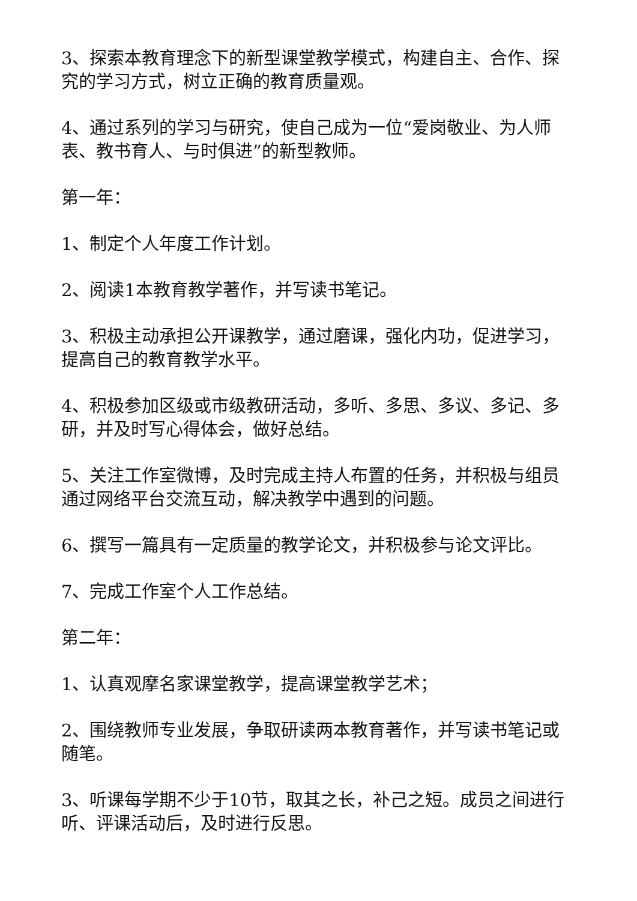3、探索本教育理念下的新型课堂教学模式，构建自主、合作、探究的学习方式，树立正确的教育质量观。
4、通过系列的学习与研究，使自己成为一位“爱岗敬业、为人师表、教书育人、与时俱进”的新型教师。
第一年：
1、制定个人年度工作计划。
2、阅读1本教育教学著作，并写读书笔记。
3、积极主动承担公开课教学，通过磨课，强化内功，促进学习，提高自己的教育教学水平。
4、积极参加区级或市级教研活动，多听、多思、多议、多记、多研，并及时写心得体会，做好总结。
5、关注工作室微博，及时完成主持人布置的任务，并积极与组员通过网络平台交流互动，解决教学中遇到的问题。
6、撰写一篇具有一定质量的教学论文，并积极参与论文评比。
7、完成工作室个人工作总结。
第二年：
1、认真观摩名家课堂教学，提高课堂教学艺术；
2、围绕教师专业发展，争取研读两本教育著作，并写读书笔记或随笔。
3、听课每学期不少于10节，取其之长，补己之短。成员之间进行听、评课活动后，及时进行反思。